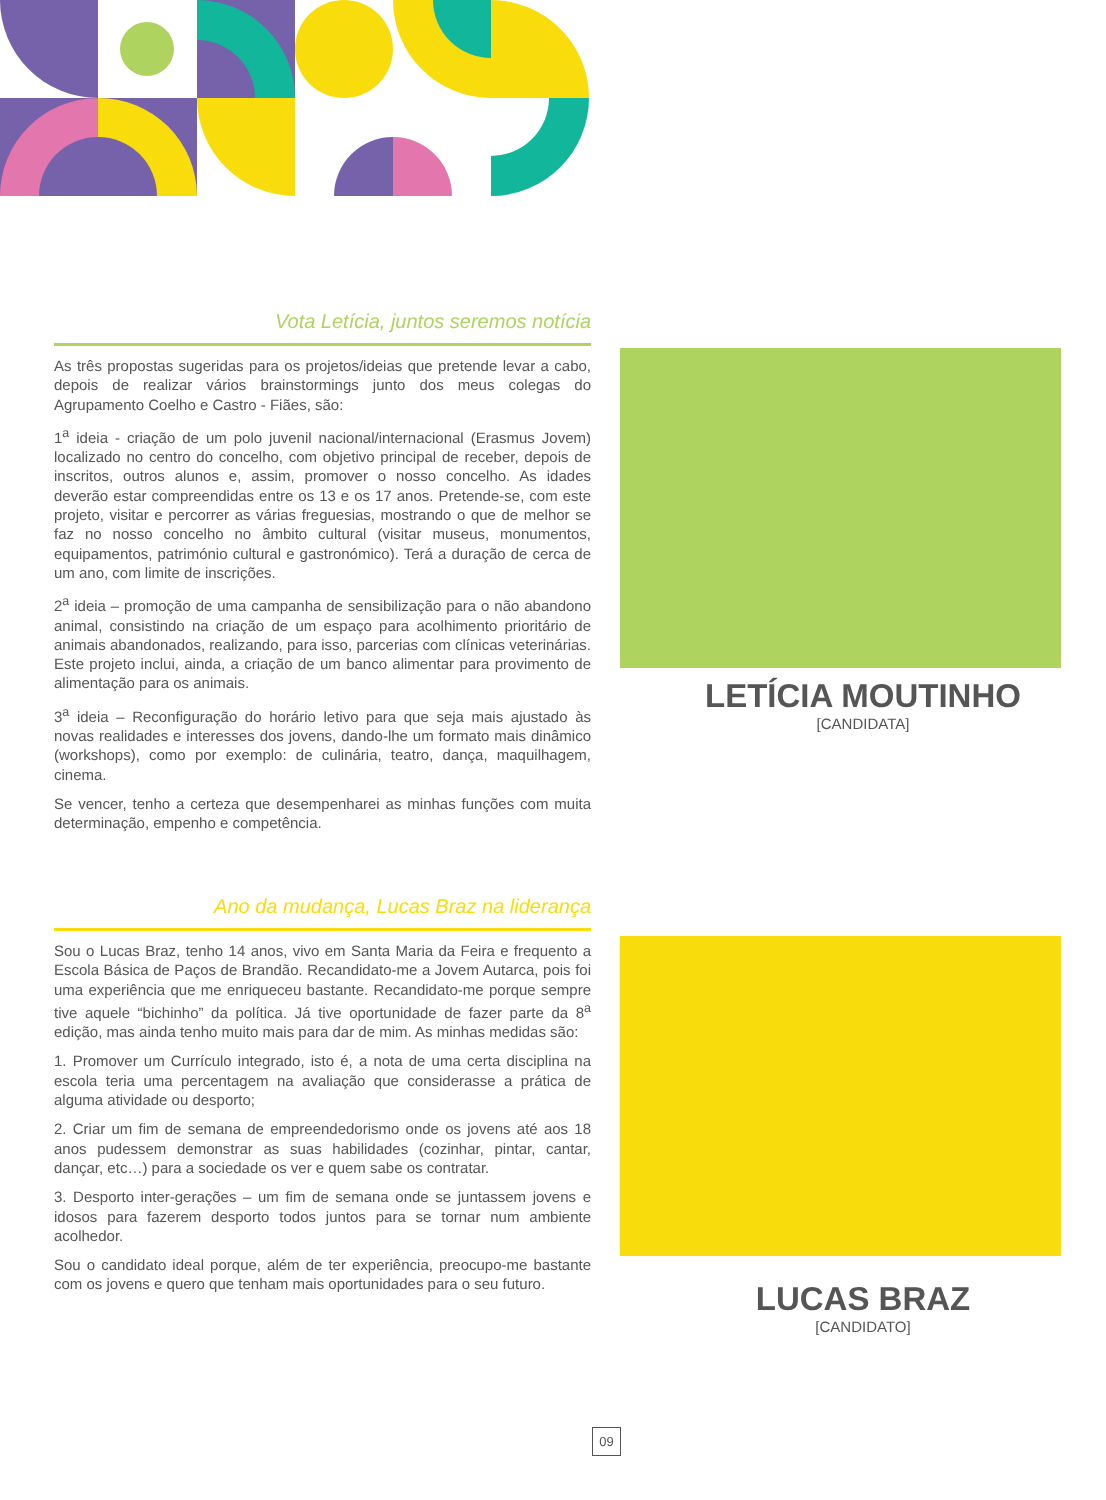Vota Letícia, juntos seremos notícia
As três propostas sugeridas para os projetos/ideias que pretende levar a cabo, depois de realizar vários brainstormings junto dos meus colegas do Agrupamento Coelho e Castro - Fiães, são:
1<sup>a</sup> ideia - criação de um polo juvenil nacional/internacional (Erasmus Jovem) localizado no centro do concelho, com objetivo principal de receber, depois de inscritos, outros alunos e, assim, promover o nosso concelho. As idades deverão estar compreendidas entre os 13 e os 17 anos. Pretende-se, com este projeto, visitar e percorrer as várias freguesias, mostrando o que de melhor se faz no nosso concelho no âmbito cultural (visitar museus, monumentos, equipamentos, património cultural e gastronómico). Terá a duração de cerca de um ano, com limite de inscrições.
2<sup>a</sup> ideia – promoção de uma campanha de sensibilização para o não abandono animal, consistindo na criação de um espaço para acolhimento prioritário de animais abandonados, realizando, para isso, parcerias com clínicas veterinárias. Este projeto inclui, ainda, a criação de um banco alimentar para provimento de alimentação para os animais.
3<sup>a</sup> ideia – Reconfiguração do horário letivo para que seja mais ajustado às novas realidades e interesses dos jovens, dando-lhe um formato mais dinâmico (workshops), como por exemplo: de culinária, teatro, dança, maquilhagem, cinema.
Se vencer, tenho a certeza que desempenharei as minhas funções com muita determinação, empenho e competência.
Ano da mudança, Lucas Braz na liderança
Sou o Lucas Braz, tenho 14 anos, vivo em Santa Maria da Feira e frequento a Escola Básica de Paços de Brandão. Recandidato-me a Jovem Autarca, pois foi uma experiência que me enriqueceu bastante. Recandidato-me porque sempre tive aquele “bichinho” da política. Já tive oportunidade de fazer parte da 8<sup>a</sup> edição, mas ainda tenho muito mais para dar de mim. As minhas medidas são:
1. Promover um Currículo integrado, isto é, a nota de uma certa disciplina na escola teria uma percentagem na avaliação que considerasse a prática de alguma atividade ou desporto;
2. Criar um fim de semana de empreendedorismo onde os jovens até aos 18 anos pudessem demonstrar as suas habilidades (cozinhar, pintar, cantar, dançar, etc…) para a sociedade os ver e quem sabe os contratar.
3. Desporto inter-gerações – um fim de semana onde se juntassem jovens e idosos para fazerem desporto todos juntos para se tornar num ambiente acolhedor.
Sou o candidato ideal porque, além de ter experiência, preocupo-me bastante com os jovens e quero que tenham mais oportunidades para o seu futuro.
LETÍCIA MOUTINHO
[CANDIDATA]
LUCAS BRAZ
[CANDIDATO]
09